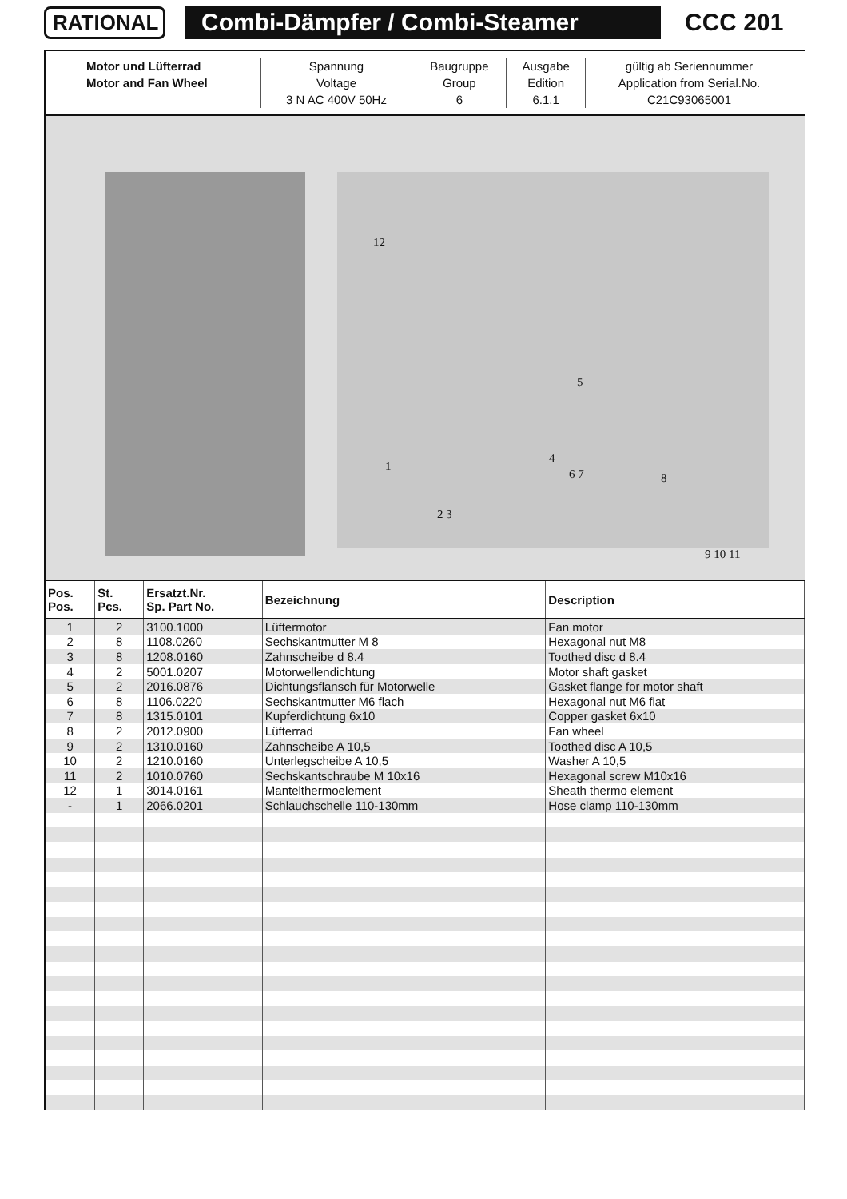RATIONAL
Combi-Dämpfer / Combi-Steamer
CCC 201
| Motor und Lüfterrad | Spannung | Baugruppe | Ausgabe | gültig ab Seriennummer |
| Motor and Fan Wheel | Voltage | Group | Edition | Application from Serial.No. |
| | 3 N AC 400V 50Hz | 6 | 6.1.1 | C21C93065001 |
12
1
2 3
5
4
6 7 8
9 10 11
| Pos. Pos. | St. Pcs. | Ersatzt.Nr. Sp. Part No. | Bezeichnung | Description |
| --- | --- | --- | --- | --- |
| 1 | 2 | 3100.1000 | Lüftermotor | Fan motor |
| 2 | 8 | 1108.0260 | Sechskantmutter M 8 | Hexagonal nut M8 |
| 3 | 8 | 1208.0160 | Zahnscheibe d 8.4 | Toothed disc d 8.4 |
| 4 | 2 | 5001.0207 | Motorwellendichtung | Motor shaft gasket |
| 5 | 2 | 2016.0876 | Dichtungsflansch für Motorwelle | Gasket flange for motor shaft |
| 6 | 8 | 1106.0220 | Sechskantmutter M6 flach | Hexagonal nut M6 flat |
| 7 | 8 | 1315.0101 | Kupferdichtung 6x10 | Copper gasket 6x10 |
| 8 | 2 | 2012.0900 | Lüfterrad | Fan wheel |
| 9 | 2 | 1310.0160 | Zahnscheibe A 10,5 | Toothed disc A 10,5 |
| 10 | 2 | 1210.0160 | Unterlegscheibe A 10,5 | Washer A 10,5 |
| 11 | 2 | 1010.0760 | Sechskantschraube M 10x16 | Hexagonal screw M10x16 |
| 12 | 1 | 3014.0161 | Mantelthermoelement | Sheath thermo element |
| - | 1 | 2066.0201 | Schlauchschelle 110-130mm | Hose clamp 110-130mm |